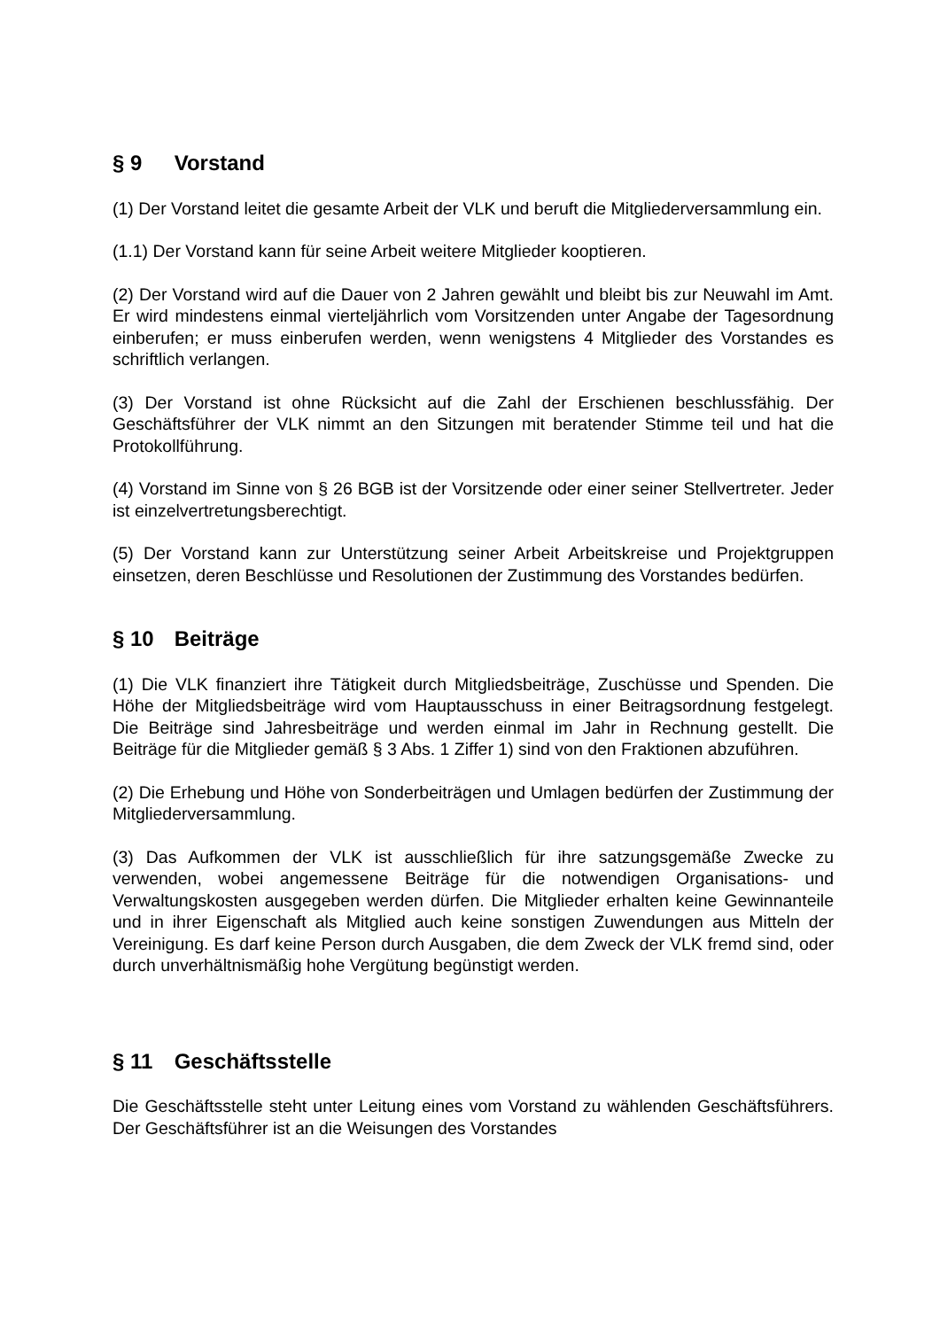§ 9 Vorstand
(1) Der Vorstand leitet die gesamte Arbeit der VLK und beruft die Mitgliederversammlung ein.
(1.1) Der Vorstand kann für seine Arbeit weitere Mitglieder kooptieren.
(2) Der Vorstand wird auf die Dauer von 2 Jahren gewählt und bleibt bis zur Neuwahl im Amt. Er wird mindestens einmal vierteljährlich vom Vorsitzenden unter Angabe der Tagesordnung einberufen; er muss einberufen werden, wenn wenigstens 4 Mitglieder des Vorstandes es schriftlich verlangen.
(3) Der Vorstand ist ohne Rücksicht auf die Zahl der Erschienen beschlussfähig. Der Geschäftsführer der VLK nimmt an den Sitzungen mit beratender Stimme teil und hat die Protokollführung.
(4) Vorstand im Sinne von § 26 BGB ist der Vorsitzende oder einer seiner Stellvertreter. Jeder ist einzelvertretungsberechtigt.
(5) Der Vorstand kann zur Unterstützung seiner Arbeit Arbeitskreise und Projektgruppen einsetzen, deren Beschlüsse und Resolutionen der Zustimmung des Vorstandes bedürfen.
§ 10 Beiträge
(1) Die VLK finanziert ihre Tätigkeit durch Mitgliedsbeiträge, Zuschüsse und Spenden. Die Höhe der Mitgliedsbeiträge wird vom Hauptausschuss in einer Beitragsordnung festgelegt. Die Beiträge sind Jahresbeiträge und werden einmal im Jahr in Rechnung gestellt. Die Beiträge für die Mitglieder gemäß § 3 Abs. 1 Ziffer 1) sind von den Fraktionen abzuführen.
(2) Die Erhebung und Höhe von Sonderbeiträgen und Umlagen bedürfen der Zustimmung der Mitgliederversammlung.
(3) Das Aufkommen der VLK ist ausschließlich für ihre satzungsgemäße Zwecke zu verwenden, wobei angemessene Beiträge für die notwendigen Organisations- und Verwaltungskosten ausgegeben werden dürfen. Die Mitglieder erhalten keine Gewinnanteile und in ihrer Eigenschaft als Mitglied auch keine sonstigen Zuwendungen aus Mitteln der Vereinigung. Es darf keine Person durch Ausgaben, die dem Zweck der VLK fremd sind, oder durch unverhältnismäßig hohe Vergütung begünstigt werden.
§ 11 Geschäftsstelle
Die Geschäftsstelle steht unter Leitung eines vom Vorstand zu wählenden Geschäftsführers. Der Geschäftsführer ist an die Weisungen des Vorstandes